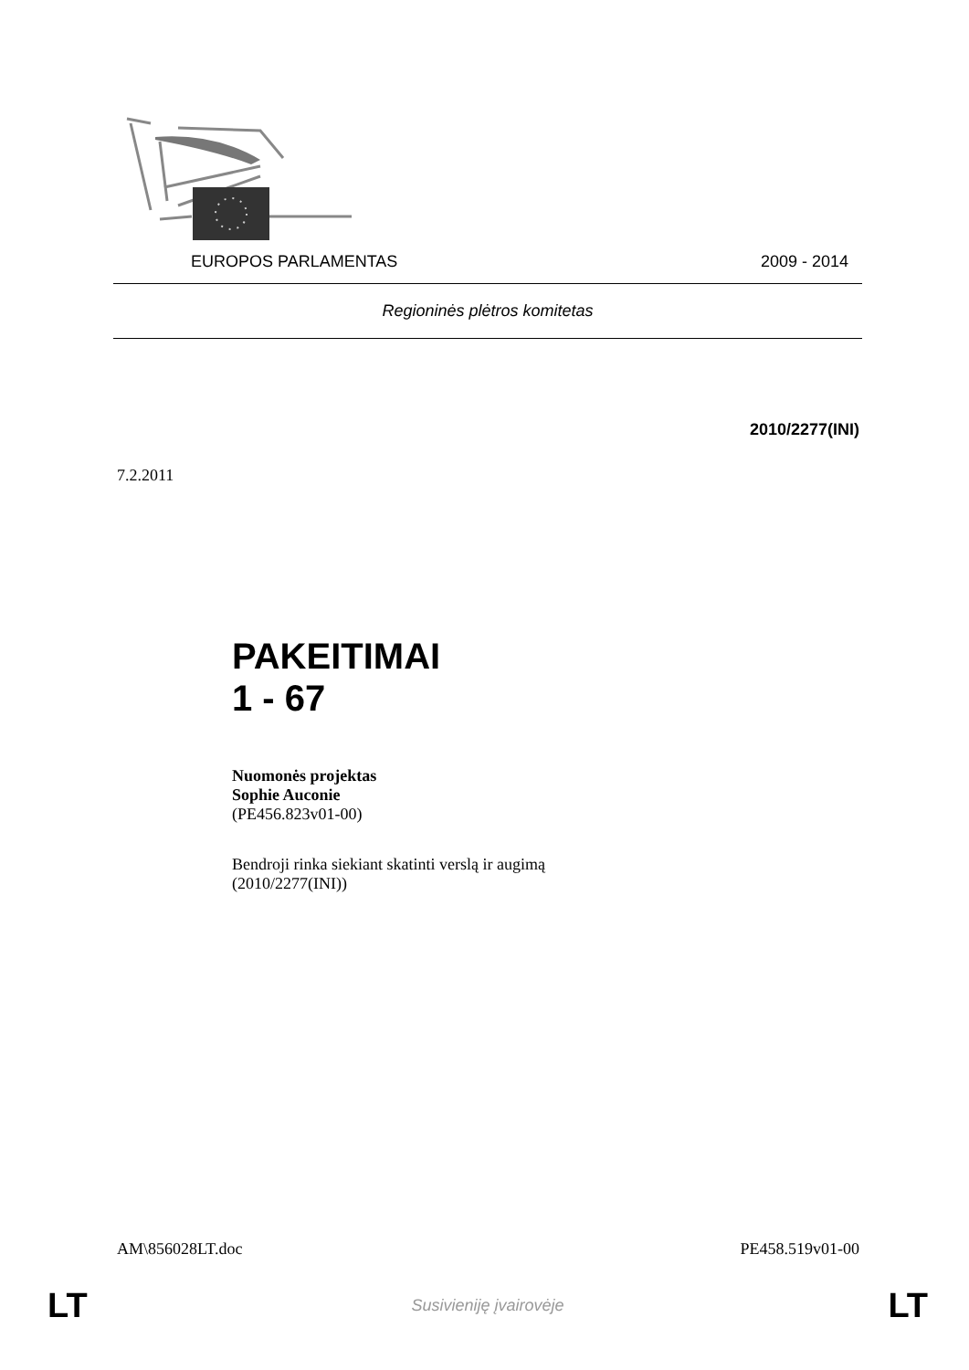EUROPOS PARLAMENTAS 2009 - 2014
Regioninės plėtros komitetas
2010/2277(INI)
7.2.2011
PAKEITIMAI
1 - 67
Nuomonės projektas
Sophie Auconie
(PE456.823v01-00)
Bendroji rinka siekiant skatinti verslą ir augimą
(2010/2277(INI))
AM\856028LT.doc PE458.519v01-00
LT Susivieniję įvairovėje LT